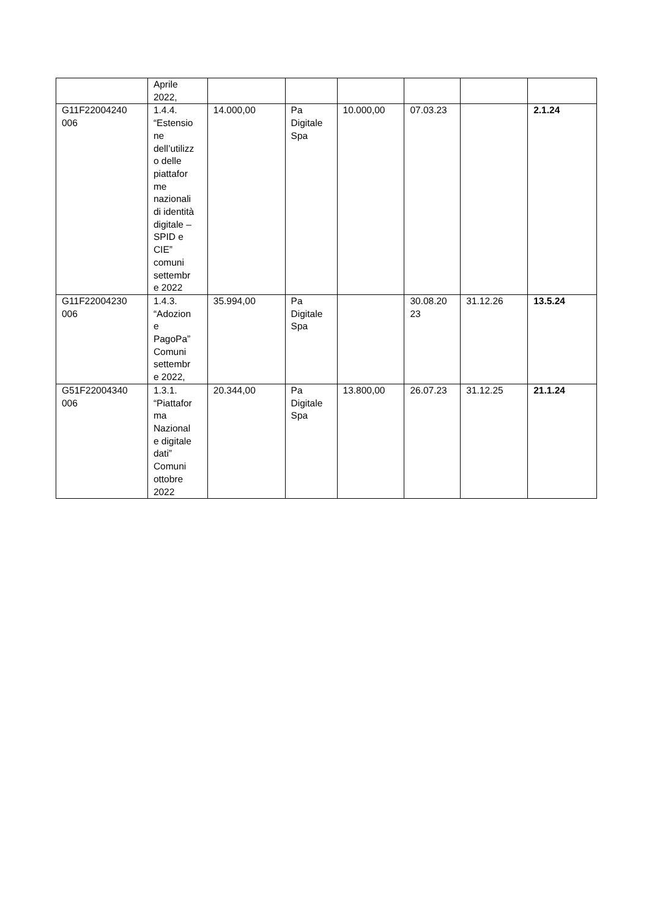| | Aprile 2022, | | | | | | |
| G11F22004240 006 | 1.4.4. “Estensio ne dell’utilizz o delle piattafor me nazionali di identità digitale – SPID e CIE” comuni settembr e 2022 | 14.000,00 | Pa Digitale Spa | 10.000,00 | 07.03.23 | | 2.1.24 |
| G11F22004230 006 | 1.4.3. “Adozion e PagoPa” Comuni settembr e 2022, | 35.994,00 | Pa Digitale Spa | | 30.08.20 23 | 31.12.26 | 13.5.24 |
| G51F22004340 006 | 1.3.1. “Piattafor ma Nazional e digitale dati” Comuni ottobre 2022 | 20.344,00 | Pa Digitale Spa | 13.800,00 | 26.07.23 | 31.12.25 | 21.1.24 |